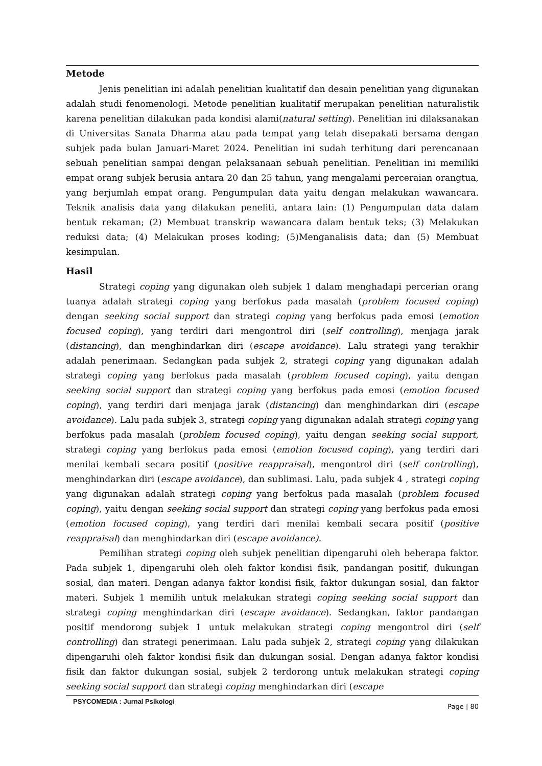Metode
Jenis penelitian ini adalah penelitian kualitatif dan desain penelitian yang digunakan adalah studi fenomenologi. Metode penelitian kualitatif merupakan penelitian naturalistik karena penelitian dilakukan pada kondisi alami(natural setting). Penelitian ini dilaksanakan di Universitas Sanata Dharma atau pada tempat yang telah disepakati bersama dengan subjek pada bulan Januari-Maret 2024. Penelitian ini sudah terhitung dari perencanaan sebuah penelitian sampai dengan pelaksanaan sebuah penelitian. Penelitian ini memiliki empat orang subjek berusia antara 20 dan 25 tahun, yang mengalami perceraian orangtua, yang berjumlah empat orang. Pengumpulan data yaitu dengan melakukan wawancara. Teknik analisis data yang dilakukan peneliti, antara lain: (1) Pengumpulan data dalam bentuk rekaman; (2) Membuat transkrip wawancara dalam bentuk teks; (3) Melakukan reduksi data; (4) Melakukan proses koding; (5)Menganalisis data; dan (5) Membuat kesimpulan.
Hasil
Strategi coping yang digunakan oleh subjek 1 dalam menghadapi percerian orang tuanya adalah strategi coping yang berfokus pada masalah (problem focused coping) dengan seeking social support dan strategi coping yang berfokus pada emosi (emotion focused coping), yang terdiri dari mengontrol diri (self controlling), menjaga jarak (distancing), dan menghindarkan diri (escape avoidance). Lalu strategi yang terakhir adalah penerimaan. Sedangkan pada subjek 2, strategi coping yang digunakan adalah strategi coping yang berfokus pada masalah (problem focused coping), yaitu dengan seeking social support dan strategi coping yang berfokus pada emosi (emotion focused coping), yang terdiri dari menjaga jarak (distancing) dan menghindarkan diri (escape avoidance). Lalu pada subjek 3, strategi coping yang digunakan adalah strategi coping yang berfokus pada masalah (problem focused coping), yaitu dengan seeking social support, strategi coping yang berfokus pada emosi (emotion focused coping), yang terdiri dari menilai kembali secara positif (positive reappraisal), mengontrol diri (self controlling), menghindarkan diri (escape avoidance), dan sublimasi. Lalu, pada subjek 4 , strategi coping yang digunakan adalah strategi coping yang berfokus pada masalah (problem focused coping), yaitu dengan seeking social support dan strategi coping yang berfokus pada emosi (emotion focused coping), yang terdiri dari menilai kembali secara positif (positive reappraisal) dan menghindarkan diri (escape avoidance).
Pemilihan strategi coping oleh subjek penelitian dipengaruhi oleh beberapa faktor. Pada subjek 1, dipengaruhi oleh oleh faktor kondisi fisik, pandangan positif, dukungan sosial, dan materi. Dengan adanya faktor kondisi fisik, faktor dukungan sosial, dan faktor materi. Subjek 1 memilih untuk melakukan strategi coping seeking social support dan strategi coping menghindarkan diri (escape avoidance). Sedangkan, faktor pandangan positif mendorong subjek 1 untuk melakukan strategi coping mengontrol diri (self controlling) dan strategi penerimaan. Lalu pada subjek 2, strategi coping yang dilakukan dipengaruhi oleh faktor kondisi fisik dan dukungan sosial. Dengan adanya faktor kondisi fisik dan faktor dukungan sosial, subjek 2 terdorong untuk melakukan strategi coping seeking social support dan strategi coping menghindarkan diri (escape
PSYCOMEDIA : Jurnal Psikologi Page | 80